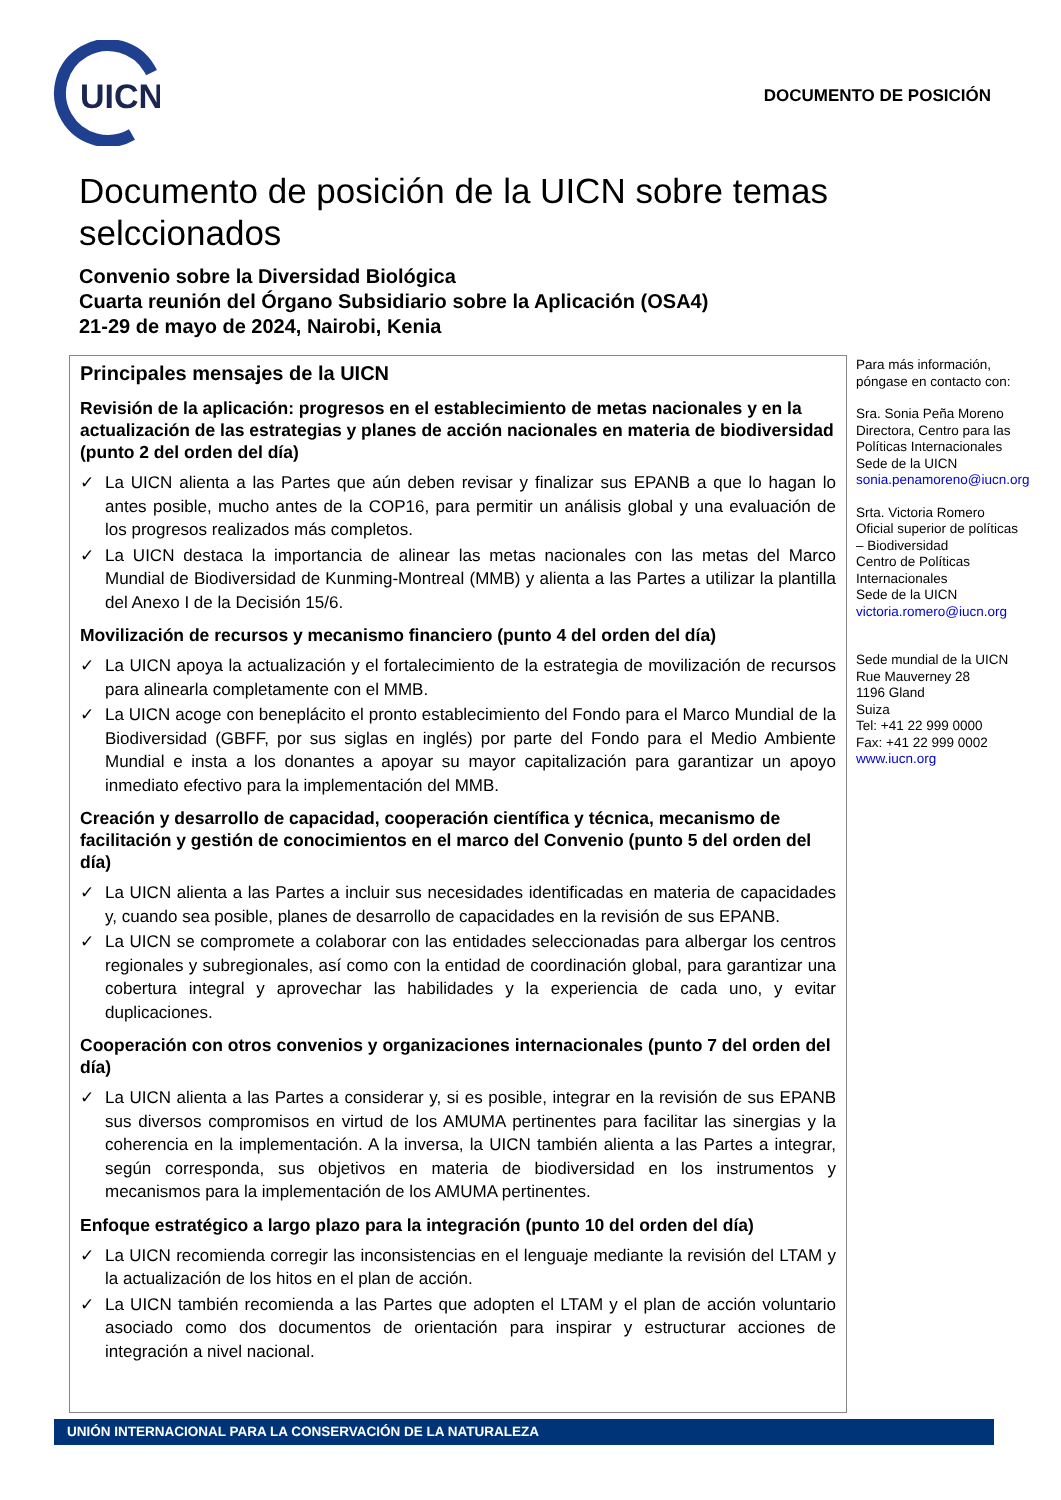UICN
DOCUMENTO DE POSICIÓN
Documento de posición de la UICN sobre temas selccionados
Convenio sobre la Diversidad Biológica
Cuarta reunión del Órgano Subsidiario sobre la Aplicación (OSA4)
21-29 de mayo de 2024, Nairobi, Kenia
Principales mensajes de la UICN
Revisión de la aplicación: progresos en el establecimiento de metas nacionales y en la actualización de las estrategias y planes de acción nacionales en materia de biodiversidad (punto 2 del orden del día)
✓ La UICN alienta a las Partes que aún deben revisar y finalizar sus EPANB a que lo hagan lo antes posible, mucho antes de la COP16, para permitir un análisis global y una evaluación de los progresos realizados más completos.
✓ La UICN destaca la importancia de alinear las metas nacionales con las metas del Marco Mundial de Biodiversidad de Kunming-Montreal (MMB) y alienta a las Partes a utilizar la plantilla del Anexo I de la Decisión 15/6.
Movilización de recursos y mecanismo financiero (punto 4 del orden del día)
✓ La UICN apoya la actualización y el fortalecimiento de la estrategia de movilización de recursos para alinearla completamente con el MMB.
✓ La UICN acoge con beneplácito el pronto establecimiento del Fondo para el Marco Mundial de la Biodiversidad (GBFF, por sus siglas en inglés) por parte del Fondo para el Medio Ambiente Mundial e insta a los donantes a apoyar su mayor capitalización para garantizar un apoyo inmediato efectivo para la implementación del MMB.
Creación y desarrollo de capacidad, cooperación científica y técnica, mecanismo de facilitación y gestión de conocimientos en el marco del Convenio (punto 5 del orden del día)
✓ La UICN alienta a las Partes a incluir sus necesidades identificadas en materia de capacidades y, cuando sea posible, planes de desarrollo de capacidades en la revisión de sus EPANB.
✓ La UICN se compromete a colaborar con las entidades seleccionadas para albergar los centros regionales y subregionales, así como con la entidad de coordinación global, para garantizar una cobertura integral y aprovechar las habilidades y la experiencia de cada uno, y evitar duplicaciones.
Cooperación con otros convenios y organizaciones internacionales (punto 7 del orden del día)
✓ La UICN alienta a las Partes a considerar y, si es posible, integrar en la revisión de sus EPANB sus diversos compromisos en virtud de los AMUMA pertinentes para facilitar las sinergias y la coherencia en la implementación. A la inversa, la UICN también alienta a las Partes a integrar, según corresponda, sus objetivos en materia de biodiversidad en los instrumentos y mecanismos para la implementación de los AMUMA pertinentes.
Enfoque estratégico a largo plazo para la integración (punto 10 del orden del día)
✓ La UICN recomienda corregir las inconsistencias en el lenguaje mediante la revisión del LTAM y la actualización de los hitos en el plan de acción.
✓ La UICN también recomienda a las Partes que adopten el LTAM y el plan de acción voluntario asociado como dos documentos de orientación para inspirar y estructurar acciones de integración a nivel nacional.
Para más información, póngase en contacto con:
Sra. Sonia Peña Moreno
Directora, Centro para las Políticas Internacionales
Sede de la UICN
sonia.penamoreno@iucn.org
Srta. Victoria Romero
Oficial superior de políticas – Biodiversidad
Centro de Políticas Internacionales
Sede de la UICN
victoria.romero@iucn.org
Sede mundial de la UICN
Rue Mauverney 28
1196 Gland
Suiza
Tel: +41 22 999 0000
Fax: +41 22 999 0002
www.iucn.org
UNIÓN INTERNACIONAL PARA LA CONSERVACIÓN DE LA NATURALEZA